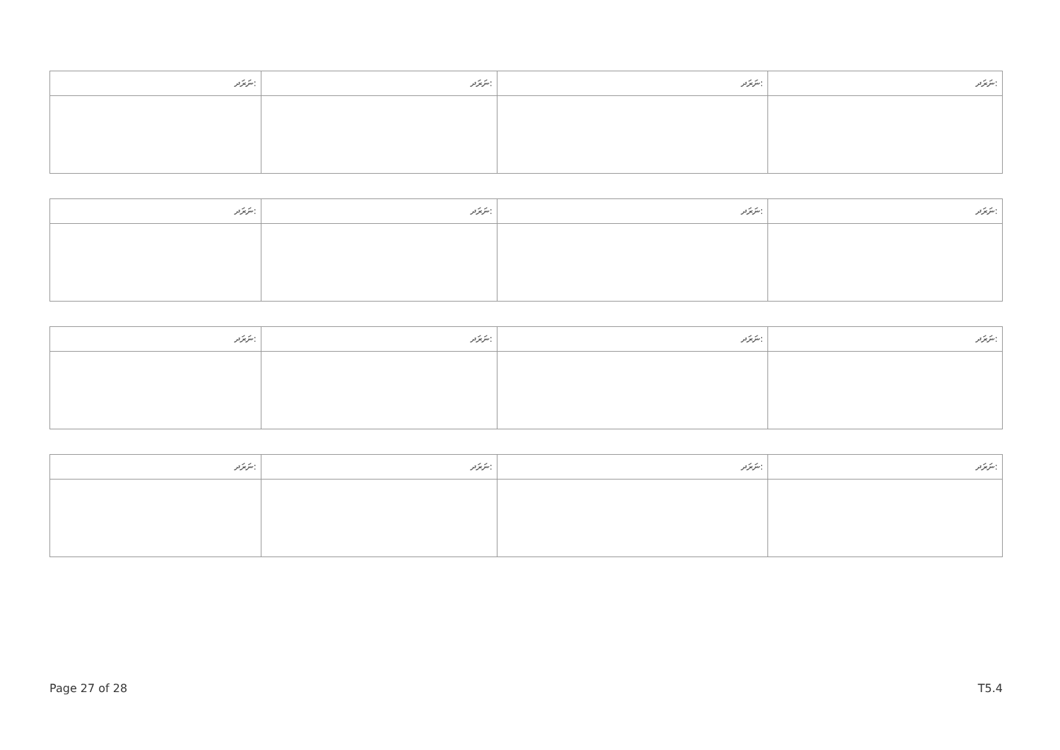| ނަރަދ: | ނަރަދ: | ނަރަދ: | ނަރަދ: |
| --- | --- | --- | --- |
| ނަރަދ: | ނަރަދ: | ނަރަދ: | ނަރަދ: |
| --- | --- | --- | --- |
| ނަރަދ: | ނަރަދ: | ނަރަދ: | ނަރަދ: |
| --- | --- | --- | --- |
| ނަރަދ: | ނަރަދ: | ނަރަދ: | ނަރަދ: |
| --- | --- | --- | --- |
Page 27 of 28 T5.4